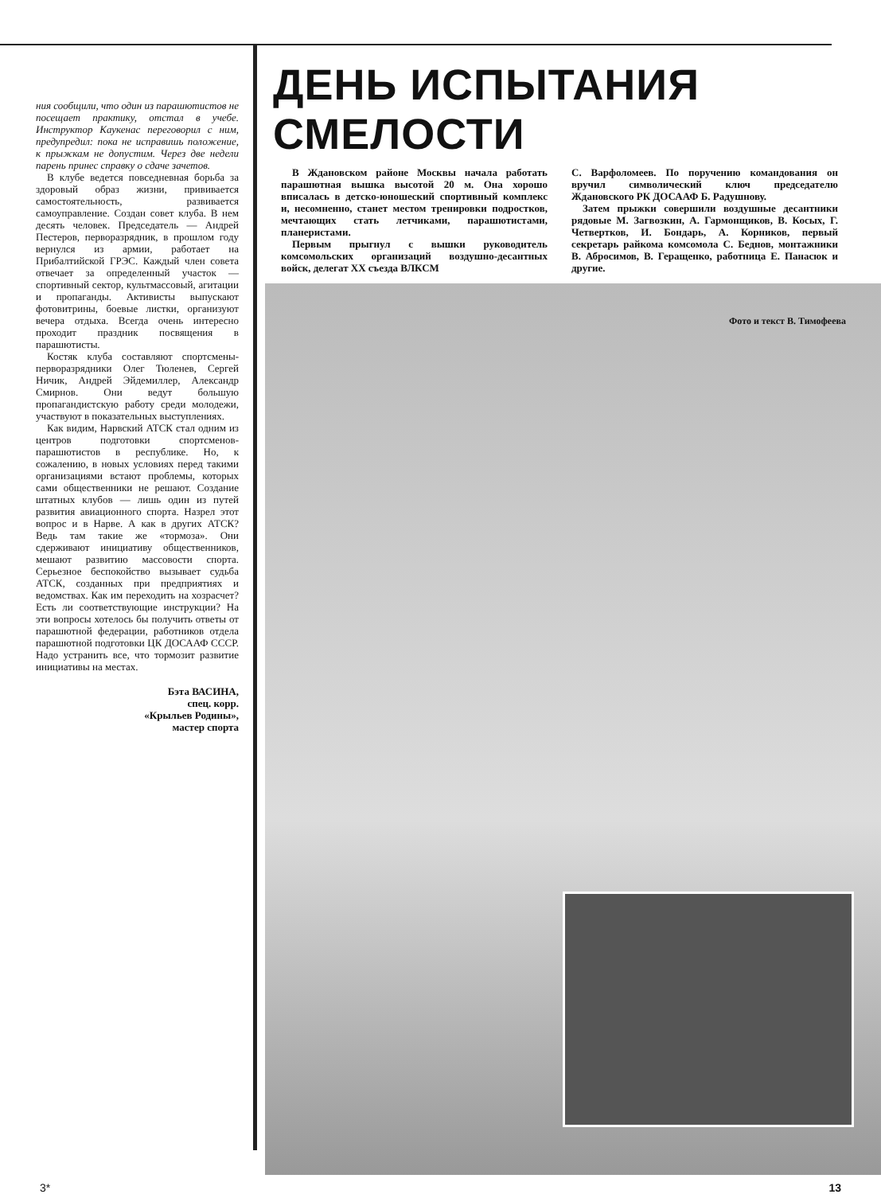ния сообщили, что один из парашютистов не посещает практику, отстал в учебе. Инструктор Каукенас переговорил с ним, предупредил: пока не исправишь положение, к прыжкам не допустим. Через две недели парень принес справку о сдаче зачетов.
В клубе ведется повседневная борьба за здоровый образ жизни, прививается самостоятельность, развивается самоуправление. Создан совет клуба. В нем десять человек. Председатель — Андрей Пестеров, перворазрядник, в прошлом году вернулся из армии, работает на Прибалтийской ГРЭС. Каждый член совета отвечает за определенный участок — спортивный сектор, культмассовый, агитации и пропаганды. Активисты выпускают фотовитрины, боевые листки, организуют вечера отдыха. Всегда очень интересно проходит праздник посвящения в парашютисты.
Костяк клуба составляют спортсмены-перворазрядники Олег Тюленев, Сергей Ничик, Андрей Эйдемиллер, Александр Смирнов. Они ведут большую пропагандистскую работу среди молодежи, участвуют в показательных выступлениях.
Как видим, Нарвский АТСК стал одним из центров подготовки спортсменов-парашютистов в республике. Но, к сожалению, в новых условиях перед такими организациями встают проблемы, которых сами общественники не решают. Создание штатных клубов — лишь один из путей развития авиационного спорта. Назрел этот вопрос и в Нарве. А как в других АТСК? Ведь там такие же «тормоза». Они сдерживают инициативу общественников, мешают развитию массовости спорта. Серьезное беспокойство вызывает судьба АТСК, созданных при предприятиях и ведомствах. Как им переходить на хозрасчет? Есть ли соответствующие инструкции? На эти вопросы хотелось бы получить ответы от парашютной федерации, работников отдела парашютной подготовки ЦК ДОСААФ СССР. Надо устранить все, что тормозит развитие инициативы на местах.
Бэта ВАСИНА,
спец. корр.
«Крыльев Родины»,
мастер спорта
ДЕНЬ ИСПЫТАНИЯ СМЕЛОСТИ
В Ждановском районе Москвы начала работать парашютная вышка высотой 20 м. Она хорошо вписалась в детско-юношеский спортивный комплекс и, несомненно, станет местом тренировки подростков, мечтающих стать летчиками, парашютистами, планеристами.
Первым прыгнул с вышки руководитель комсомольских организаций воздушно-десантных войск, делегат XX съезда ВЛКСМ
С. Варфоломеев. По поручению командования он вручил символический ключ председателю Ждановского РК ДОСААФ Б. Радушнову.
Затем прыжки совершили воздушные десантники рядовые М. Загвозкин, А. Гармонщиков, В. Косых, Г. Четвертков, И. Бондарь, А. Корников, первый секретарь райкома комсомола С. Беднов, монтажники В. Абросимов, В. Геращенко, работница Е. Панасюк и другие.
Фото и текст В. Тимофеева
3* 13